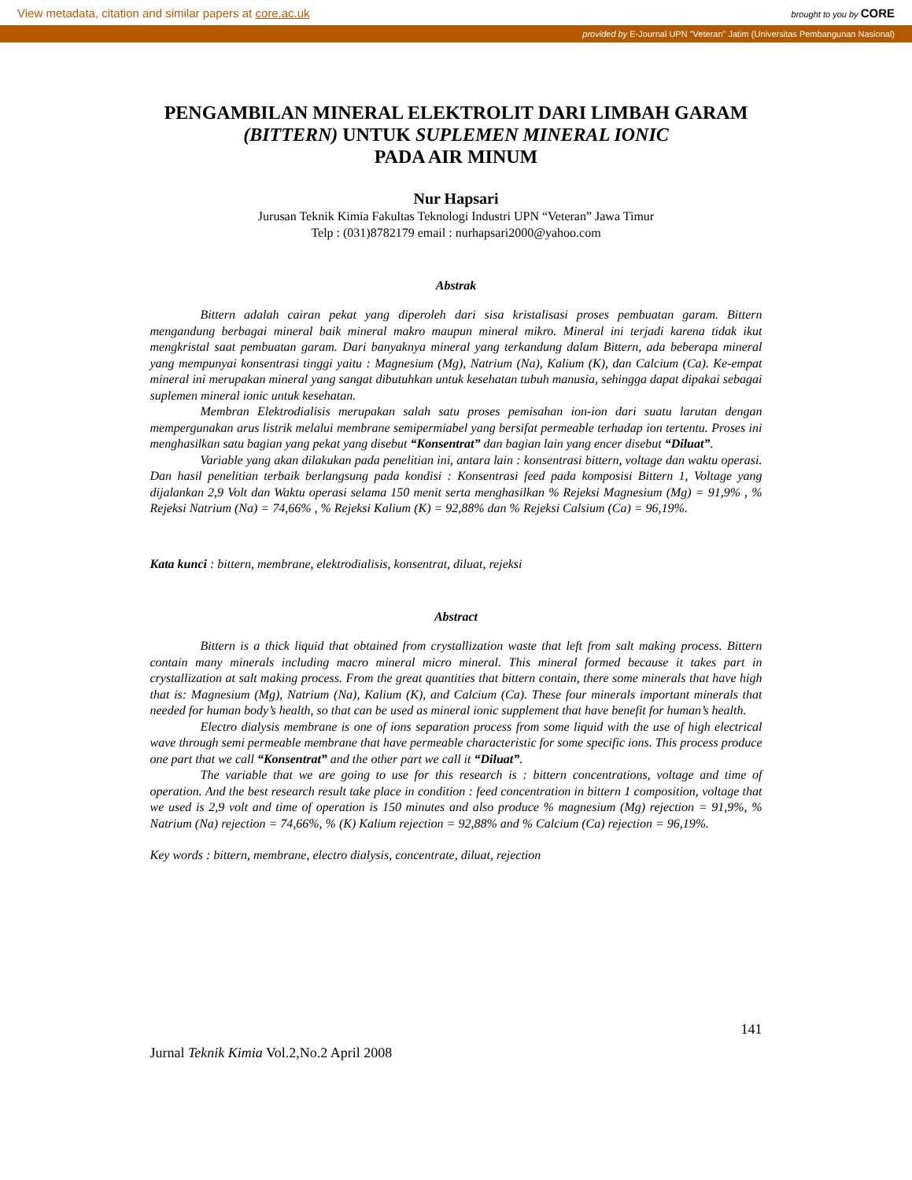View metadata, citation and similar papers at core.ac.uk brought to you by CORE
provided by E-Journal UPN "Veteran" Jatim (Universitas Pembangunan Nasional)
PENGAMBILAN MINERAL ELEKTROLIT DARI LIMBAH GARAM
(BITTERN) UNTUK SUPLEMEN MINERAL IONIC
PADA AIR MINUM
Nur Hapsari
Jurusan Teknik Kimia Fakultas Teknologi Industri UPN “Veteran” Jawa Timur
Telp : (031)8782179 email : nurhapsari2000@yahoo.com
Abstrak
Bittern adalah cairan pekat yang diperoleh dari sisa kristalisasi proses pembuatan garam. Bittern mengandung berbagai mineral baik mineral makro maupun mineral mikro. Mineral ini terjadi karena tidak ikut mengkristal saat pembuatan garam. Dari banyaknya mineral yang terkandung dalam Bittern, ada beberapa mineral yang mempunyai konsentrasi tinggi yaitu : Magnesium (Mg), Natrium (Na), Kalium (K), dan Calcium (Ca). Ke-empat mineral ini merupakan mineral yang sangat dibutuhkan untuk kesehatan tubuh manusia, sehingga dapat dipakai sebagai suplemen mineral ionic untuk kesehatan.
Membran Elektrodialisis merupakan salah satu proses pemisahan ion-ion dari suatu larutan dengan mempergunakan arus listrik melalui membrane semipermiabel yang bersifat permeable terhadap ion tertentu. Proses ini menghasilkan satu bagian yang pekat yang disebut “Konsentrat” dan bagian lain yang encer disebut “Diluat”.
Variable yang akan dilakukan pada penelitian ini, antara lain : konsentrasi bittern, voltage dan waktu operasi. Dan hasil penelitian terbaik berlangsung pada kondisi : Konsentrasi feed pada komposisi Bittern 1, Voltage yang dijalankan 2,9 Volt dan Waktu operasi selama 150 menit serta menghasilkan % Rejeksi Magnesium (Mg) = 91,9% , % Rejeksi Natrium (Na) = 74,66% , % Rejeksi Kalium (K) = 92,88% dan % Rejeksi Calsium (Ca) = 96,19%.
Kata kunci : bittern, membrane, elektrodialisis, konsentrat, diluat, rejeksi
Abstract
Bittern is a thick liquid that obtained from crystallization waste that left from salt making process. Bittern contain many minerals including macro mineral micro mineral. This mineral formed because it takes part in crystallization at salt making process. From the great quantities that bittern contain, there some minerals that have high that is: Magnesium (Mg), Natrium (Na), Kalium (K), and Calcium (Ca). These four minerals important minerals that needed for human body’s health, so that can be used as mineral ionic supplement that have benefit for human’s health.
Electro dialysis membrane is one of ions separation process from some liquid with the use of high electrical wave through semi permeable membrane that have permeable characteristic for some specific ions. This process produce one part that we call “Konsentrat” and the other part we call it “Diluat”.
The variable that we are going to use for this research is : bittern concentrations, voltage and time of operation. And the best research result take place in condition : feed concentration in bittern 1 composition, voltage that we used is 2,9 volt and time of operation is 150 minutes and also produce % magnesium (Mg) rejection = 91,9%, % Natrium (Na) rejection = 74,66%, % (K) Kalium rejection = 92,88% and % Calcium (Ca) rejection = 96,19%.
Key words : bittern, membrane, electro dialysis, concentrate, diluat, rejection
Jurnal Teknik Kimia Vol.2,No.2 April 2008 141